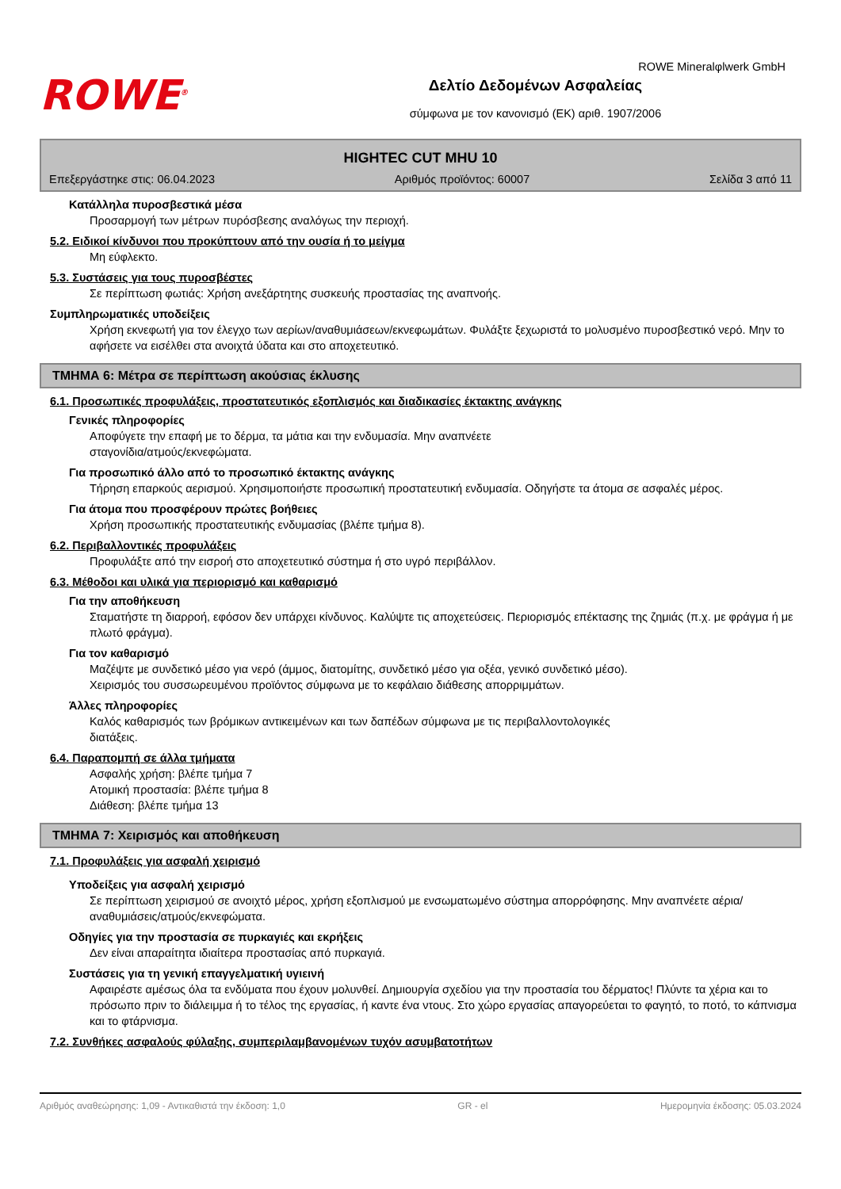ROWE Mineralφlwerk GmbH
ROWE<sup>®</sup>
Δελτίο Δεδομένων Ασφαλείας
σύμφωνα με τον κανονισμό (ΕΚ) αριθ. 1907/2006
HIGHTEC CUT MHU 10
Επεξεργάστηκε στις: 06.04.2023 Αριθμός προϊόντος: 60007 Σελίδα 3 από 11
Κατάλληλα πυροσβεστικά μέσα
Προσαρμογή των μέτρων πυρόσβεσης αναλόγως την περιοχή.
5.2. Ειδικοί κίνδυνοι που προκύπτουν από την ουσία ή το μείγμα
Μη εύφλεκτο.
5.3. Συστάσεις για τους πυροσβέστες
Σε περίπτωση φωτιάς: Χρήση ανεξάρτητης συσκευής προστασίας της αναπνοής.
Συμπληρωματικές υποδείξεις
Χρήση εκνεφωτή για τον έλεγχο των αερίων/αναθυμιάσεων/εκνεφωμάτων. Φυλάξτε ξεχωριστά το μολυσμένο πυροσβεστικό νερό. Μην το αφήσετε να εισέλθει στα ανοιχτά ύδατα και στο αποχετευτικό.
ΤΜΗΜΑ 6: Μέτρα σε περίπτωση ακούσιας έκλυσης
6.1. Προσωπικές προφυλάξεις, προστατευτικός εξοπλισμός και διαδικασίες έκτακτης ανάγκης
Γενικές πληροφορίες
Αποφύγετε την επαφή με το δέρμα, τα μάτια και την ενδυμασία. Μην αναπνέετε
σταγονίδια/ατμούς/εκνεφώματα.
Για προσωπικό άλλο από το προσωπικό έκτακτης ανάγκης
Τήρηση επαρκούς αερισμού. Χρησιμοποιήστε προσωπική προστατευτική ενδυμασία. Οδηγήστε τα άτομα σε ασφαλές μέρος.
Για άτομα που προσφέρουν πρώτες βοήθειες
Χρήση προσωπικής προστατευτικής ενδυμασίας (βλέπε τμήμα 8).
6.2. Περιβαλλοντικές προφυλάξεις
Προφυλάξτε από την εισροή στο αποχετευτικό σύστημα ή στο υγρό περιβάλλον.
6.3. Μέθοδοι και υλικά για περιορισμό και καθαρισμό
Για την αποθήκευση
Σταματήστε τη διαρροή, εφόσον δεν υπάρχει κίνδυνος. Καλύψτε τις αποχετεύσεις. Περιορισμός επέκτασης της ζημιάς (π.χ. με φράγμα ή με πλωτό φράγμα).
Για τον καθαρισμό
Μαζέψτε με συνδετικό μέσο για νερό (άμμος, διατομίτης, συνδετικό μέσο για οξέα, γενικό συνδετικό μέσο).
Χειρισμός του συσσωρευμένου προϊόντος σύμφωνα με το κεφάλαιο διάθεσης απορριμμάτων.
Άλλες πληροφορίες
Καλός καθαρισμός των βρόμικων αντικειμένων και των δαπέδων σύμφωνα με τις περιβαλλοντολογικές
διατάξεις.
6.4. Παραπομπή σε άλλα τμήματα
Ασφαλής χρήση: βλέπε τμήμα 7
Ατομική προστασία: βλέπε τμήμα 8
Διάθεση: βλέπε τμήμα 13
ΤΜΗΜΑ 7: Χειρισμός και αποθήκευση
7.1. Προφυλάξεις για ασφαλή χειρισμό
Υποδείξεις για ασφαλή χειρισμό
Σε περίπτωση χειρισμού σε ανοιχτό μέρος, χρήση εξοπλισμού με ενσωματωμένο σύστημα απορρόφησης. Μην αναπνέετε αέρια/αναθυμιάσεις/ατμούς/εκνεφώματα.
Οδηγίες για την προστασία σε πυρκαγιές και εκρήξεις
Δεν είναι απαραίτητα ιδιαίτερα προστασίας από πυρκαγιά.
Συστάσεις για τη γενική επαγγελματική υγιεινή
Αφαιρέστε αμέσως όλα τα ενδύματα που έχουν μολυνθεί. Δημιουργία σχεδίου για την προστασία του δέρματος! Πλύντε τα χέρια και το πρόσωπο πριν το διάλειμμα ή το τέλος της εργασίας, ή καντε ένα ντους. Στο χώρο εργασίας απαγορεύεται το φαγητό, το ποτό, το κάπνισμα και το φτάρνισμα.
7.2. Συνθήκες ασφαλούς φύλαξης, συμπεριλαμβανομένων τυχόν ασυμβατοτήτων
Αριθμός αναθεώρησης: 1,09 - Αντικαθιστά την έκδοση: 1,0 GR - el Ημερομηνία έκδοσης: 05.03.2024